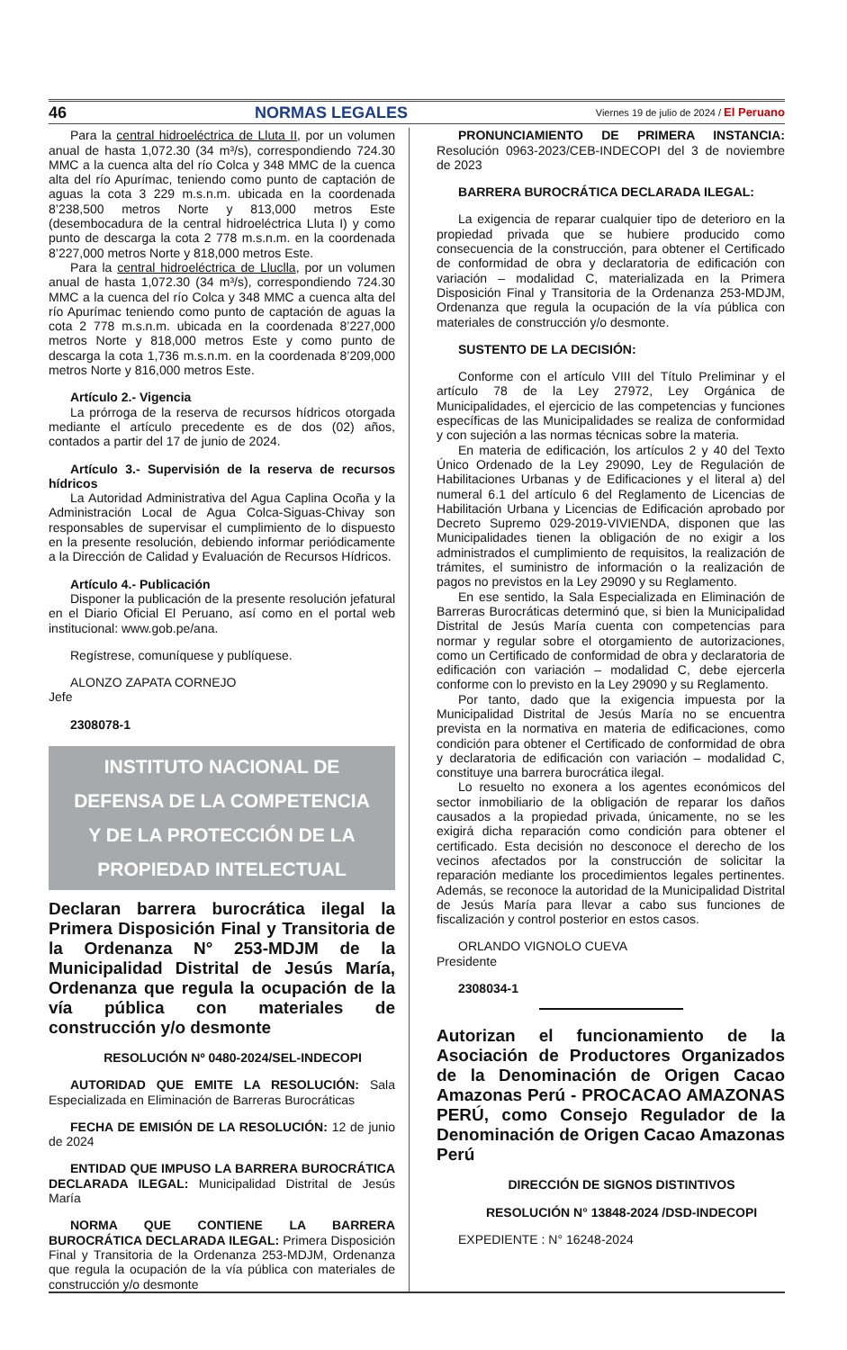46 NORMAS LEGALES Viernes 19 de julio de 2024 / El Peruano
Para la central hidroeléctrica de Lluta II, por un volumen anual de hasta 1,072.30 (34 m³/s), correspondiendo 724.30 MMC a la cuenca alta del río Colca y 348 MMC de la cuenca alta del río Apurímac, teniendo como punto de captación de aguas la cota 3 229 m.s.n.m. ubicada en la coordenada 8’238,500 metros Norte y 813,000 metros Este (desembocadura de la central hidroeléctrica Lluta I) y como punto de descarga la cota 2 778 m.s.n.m. en la coordenada 8’227,000 metros Norte y 818,000 metros Este.
Para la central hidroeléctrica de Lluclla, por un volumen anual de hasta 1,072.30 (34 m³/s), correspondiendo 724.30 MMC a la cuenca del río Colca y 348 MMC a cuenca alta del río Apurímac teniendo como punto de captación de aguas la cota 2 778 m.s.n.m. ubicada en la coordenada 8’227,000 metros Norte y 818,000 metros Este y como punto de descarga la cota 1,736 m.s.n.m. en la coordenada 8’209,000 metros Norte y 816,000 metros Este.
Artículo 2.- Vigencia
La prórroga de la reserva de recursos hídricos otorgada mediante el artículo precedente es de dos (02) años, contados a partir del 17 de junio de 2024.
Artículo 3.- Supervisión de la reserva de recursos hídricos
La Autoridad Administrativa del Agua Caplina Ocoña y la Administración Local de Agua Colca-Siguas-Chivay son responsables de supervisar el cumplimiento de lo dispuesto en la presente resolución, debiendo informar periódicamente a la Dirección de Calidad y Evaluación de Recursos Hídricos.
Artículo 4.- Publicación
Disponer la publicación de la presente resolución jefatural en el Diario Oficial El Peruano, así como en el portal web institucional: www.gob.pe/ana.
Regístrese, comuníquese y publíquese.
ALONZO ZAPATA CORNEJO
Jefe
2308078-1
INSTITUTO NACIONAL DE
DEFENSA DE LA COMPETENCIA
Y DE LA PROTECCIÓN DE LA
PROPIEDAD INTELECTUAL
Declaran barrera burocrática ilegal la Primera Disposición Final y Transitoria de la Ordenanza N° 253-MDJM de la Municipalidad Distrital de Jesús María, Ordenanza que regula la ocupación de la vía pública con materiales de construcción y/o desmonte
RESOLUCIÓN Nº 0480-2024/SEL-INDECOPI
AUTORIDAD QUE EMITE LA RESOLUCIÓN: Sala Especializada en Eliminación de Barreras Burocráticas
FECHA DE EMISIÓN DE LA RESOLUCIÓN: 12 de junio de 2024
ENTIDAD QUE IMPUSO LA BARRERA BUROCRÁTICA DECLARADA ILEGAL: Municipalidad Distrital de Jesús María
NORMA QUE CONTIENE LA BARRERA BUROCRÁTICA DECLARADA ILEGAL: Primera Disposición Final y Transitoria de la Ordenanza 253-MDJM, Ordenanza que regula la ocupación de la vía pública con materiales de construcción y/o desmonte
PRONUNCIAMIENTO DE PRIMERA INSTANCIA: Resolución 0963-2023/CEB-INDECOPI del 3 de noviembre de 2023
BARRERA BUROCRÁTICA DECLARADA ILEGAL:
La exigencia de reparar cualquier tipo de deterioro en la propiedad privada que se hubiere producido como consecuencia de la construcción, para obtener el Certificado de conformidad de obra y declaratoria de edificación con variación – modalidad C, materializada en la Primera Disposición Final y Transitoria de la Ordenanza 253-MDJM, Ordenanza que regula la ocupación de la vía pública con materiales de construcción y/o desmonte.
SUSTENTO DE LA DECISIÓN:
Conforme con el artículo VIII del Título Preliminar y el artículo 78 de la Ley 27972, Ley Orgánica de Municipalidades, el ejercicio de las competencias y funciones específicas de las Municipalidades se realiza de conformidad y con sujeción a las normas técnicas sobre la materia.
En materia de edificación, los artículos 2 y 40 del Texto Único Ordenado de la Ley 29090, Ley de Regulación de Habilitaciones Urbanas y de Edificaciones y el literal a) del numeral 6.1 del artículo 6 del Reglamento de Licencias de Habilitación Urbana y Licencias de Edificación aprobado por Decreto Supremo 029-2019-VIVIENDA, disponen que las Municipalidades tienen la obligación de no exigir a los administrados el cumplimiento de requisitos, la realización de trámites, el suministro de información o la realización de pagos no previstos en la Ley 29090 y su Reglamento.
En ese sentido, la Sala Especializada en Eliminación de Barreras Burocráticas determinó que, si bien la Municipalidad Distrital de Jesús María cuenta con competencias para normar y regular sobre el otorgamiento de autorizaciones, como un Certificado de conformidad de obra y declaratoria de edificación con variación – modalidad C, debe ejercerla conforme con lo previsto en la Ley 29090 y su Reglamento.
Por tanto, dado que la exigencia impuesta por la Municipalidad Distrital de Jesús María no se encuentra prevista en la normativa en materia de edificaciones, como condición para obtener el Certificado de conformidad de obra y declaratoria de edificación con variación – modalidad C, constituye una barrera burocrática ilegal.
Lo resuelto no exonera a los agentes económicos del sector inmobiliario de la obligación de reparar los daños causados a la propiedad privada, únicamente, no se les exigirá dicha reparación como condición para obtener el certificado. Esta decisión no desconoce el derecho de los vecinos afectados por la construcción de solicitar la reparación mediante los procedimientos legales pertinentes. Además, se reconoce la autoridad de la Municipalidad Distrital de Jesús María para llevar a cabo sus funciones de fiscalización y control posterior en estos casos.
ORLANDO VIGNOLO CUEVA
Presidente
2308034-1
Autorizan el funcionamiento de la Asociación de Productores Organizados de la Denominación de Origen Cacao Amazonas Perú - PROCACAO AMAZONAS PERÚ, como Consejo Regulador de la Denominación de Origen Cacao Amazonas Perú
DIRECCIÓN DE SIGNOS DISTINTIVOS
RESOLUCIÓN N° 13848-2024 /DSD-INDECOPI
EXPEDIENTE : N° 16248-2024